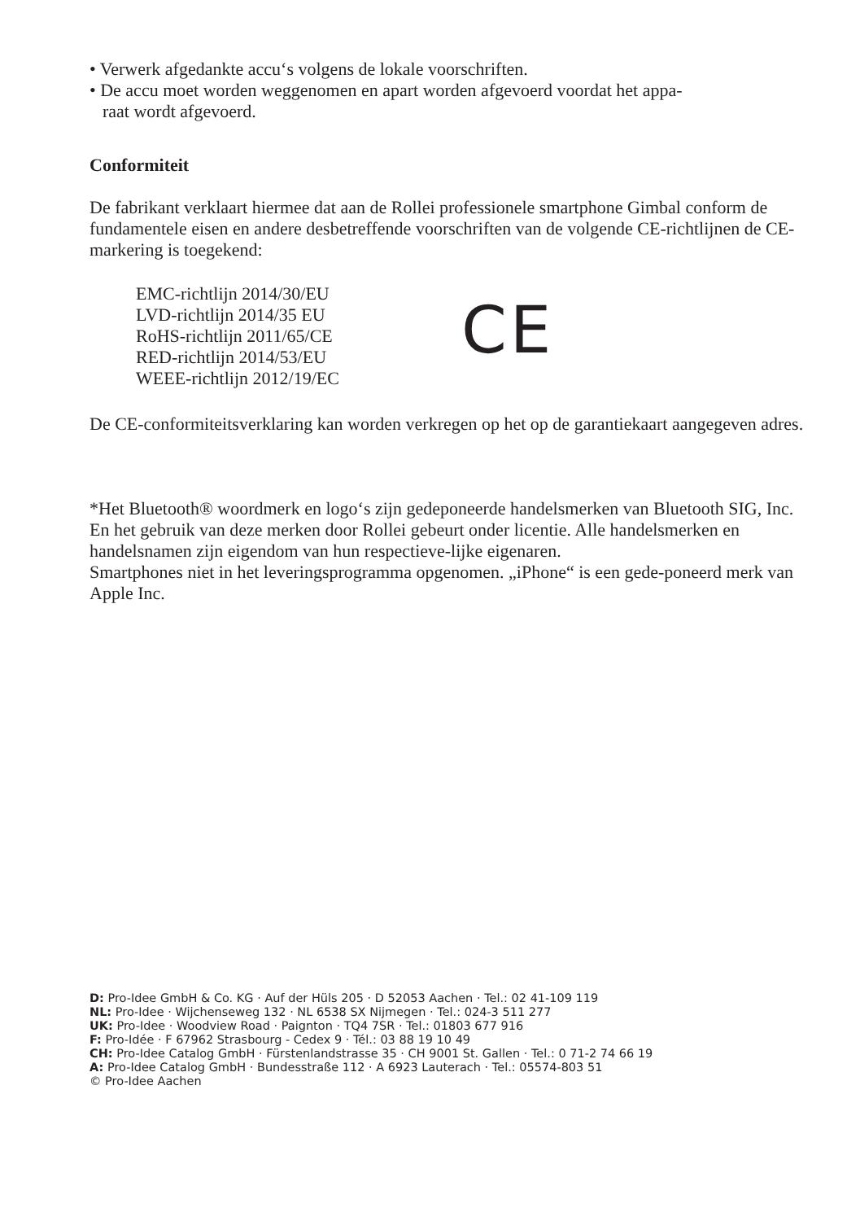• Verwerk afgedankte accu‘s volgens de lokale voorschriften.
• De accu moet worden weggenomen en apart worden afgevoerd voordat het appa-
raat wordt afgevoerd.
Conformiteit
De fabrikant verklaart hiermee dat aan de Rollei professionele smartphone Gimbal conform de fundamentele eisen en andere desbetreffende voorschriften van de volgende CE-richtlijnen de CE-markering is toegekend:
EMC-richtlijn 2014/30/EU
LVD-richtlijn 2014/35 EU
RoHS-richtlijn 2011/65/CE
RED-richtlijn 2014/53/EU
WEEE-richtlijn 2012/19/EC
CE
De CE-conformiteitsverklaring kan worden verkregen op het op de garantiekaart aangegeven adres.
*Het Bluetooth® woordmerk en logo‘s zijn gedeponeerde handelsmerken van Bluetooth SIG, Inc. En het gebruik van deze merken door Rollei gebeurt onder licentie. Alle handelsmerken en handelsnamen zijn eigendom van hun respectieve-lijke eigenaren.
Smartphones niet in het leveringsprogramma opgenomen. „iPhone“ is een gede-poneerd merk van Apple Inc.
D: Pro-Idee GmbH & Co. KG · Auf der Hüls 205 · D 52053 Aachen · Tel.: 02 41-109 119
NL: Pro-Idee · Wijchenseweg 132 · NL 6538 SX Nijmegen · Tel.: 024-3 511 277
UK: Pro-Idee · Woodview Road · Paignton · TQ4 7SR · Tel.: 01803 677 916
F: Pro-Idée · F 67962 Strasbourg - Cedex 9 · Tél.: 03 88 19 10 49
CH: Pro-Idee Catalog GmbH · Fürstenlandstrasse 35 · CH 9001 St. Gallen · Tel.: 0 71-2 74 66 19
A: Pro-Idee Catalog GmbH · Bundesstraße 112 · A 6923 Lauterach · Tel.: 05574-803 51
© Pro-Idee Aachen